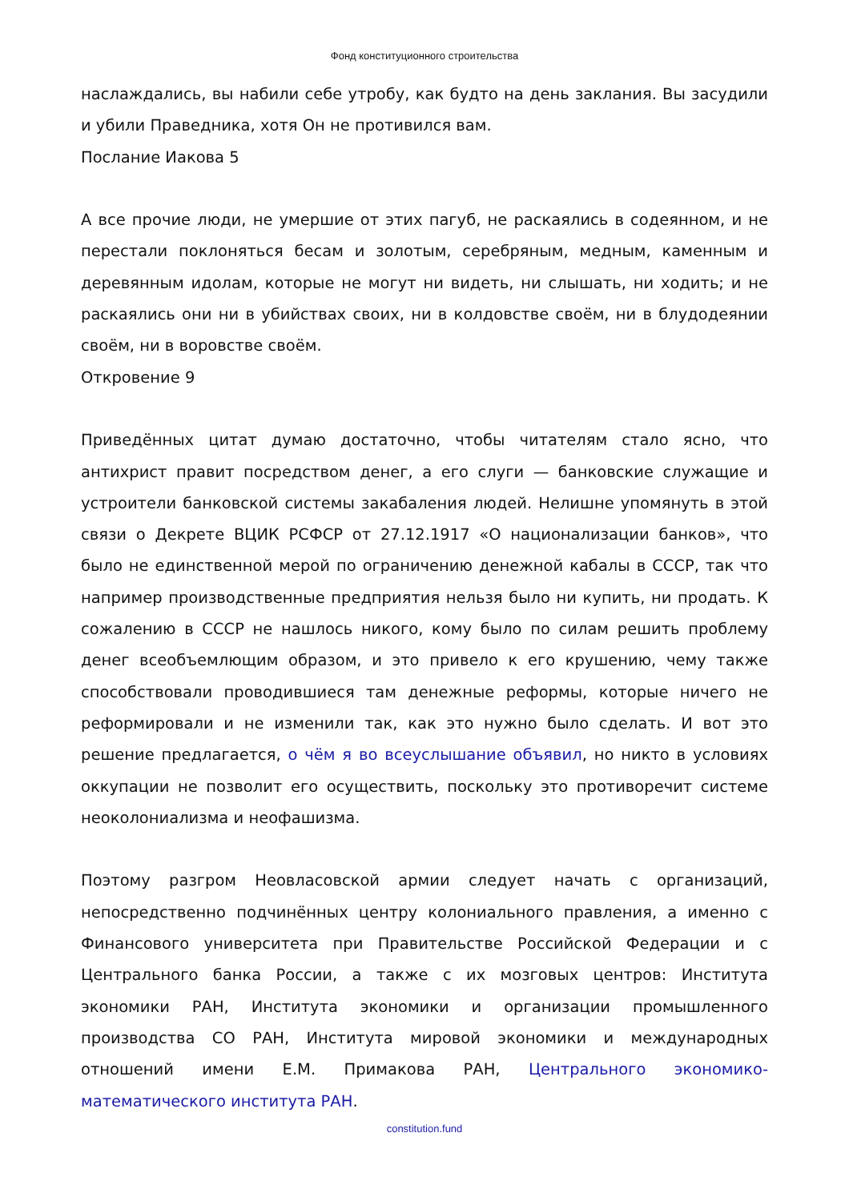Фонд конституционного строительства
наслаждались, вы набили себе утробу, как будто на день заклания. Вы засудили и убили Праведника, хотя Он не противился вам.
Послание Иакова 5
А все прочие люди, не умершие от этих пагуб, не раскаялись в содеянном, и не перестали поклоняться бесам и золотым, серебряным, медным, каменным и деревянным идолам, которые не могут ни видеть, ни слышать, ни ходить; и не раскаялись они ни в убийствах своих, ни в колдовстве своём, ни в блудодеянии своём, ни в воровстве своём.
Откровение 9
Приведённых цитат думаю достаточно, чтобы читателям стало ясно, что антихрист правит посредством денег, а его слуги — банковские служащие и устроители банковской системы закабаления людей. Нелишне упомянуть в этой связи о Декрете ВЦИК РСФСР от 27.12.1917 «О национализации банков», что было не единственной мерой по ограничению денежной кабалы в СССР, так что например производственные предприятия нельзя было ни купить, ни продать. К сожалению в СССР не нашлось никого, кому было по силам решить проблему денег всеобъемлющим образом, и это привело к его крушению, чему также способствовали проводившиеся там денежные реформы, которые ничего не реформировали и не изменили так, как это нужно было сделать. И вот это решение предлагается, о чём я во всеуслышание объявил, но никто в условиях оккупации не позволит его осуществить, поскольку это противоречит системе неоколониализма и неофашизма.
Поэтому разгром Неовласовской армии следует начать с организаций, непосредственно подчинённых центру колониального правления, а именно с Финансового университета при Правительстве Российской Федерации и с Центрального банка России, а также с их мозговых центров: Института экономики РАН, Института экономики и организации промышленного производства СО РАН, Института мировой экономики и международных отношений имени Е.М. Примакова РАН, Центрального экономико-математического института РАН.
constitution.fund